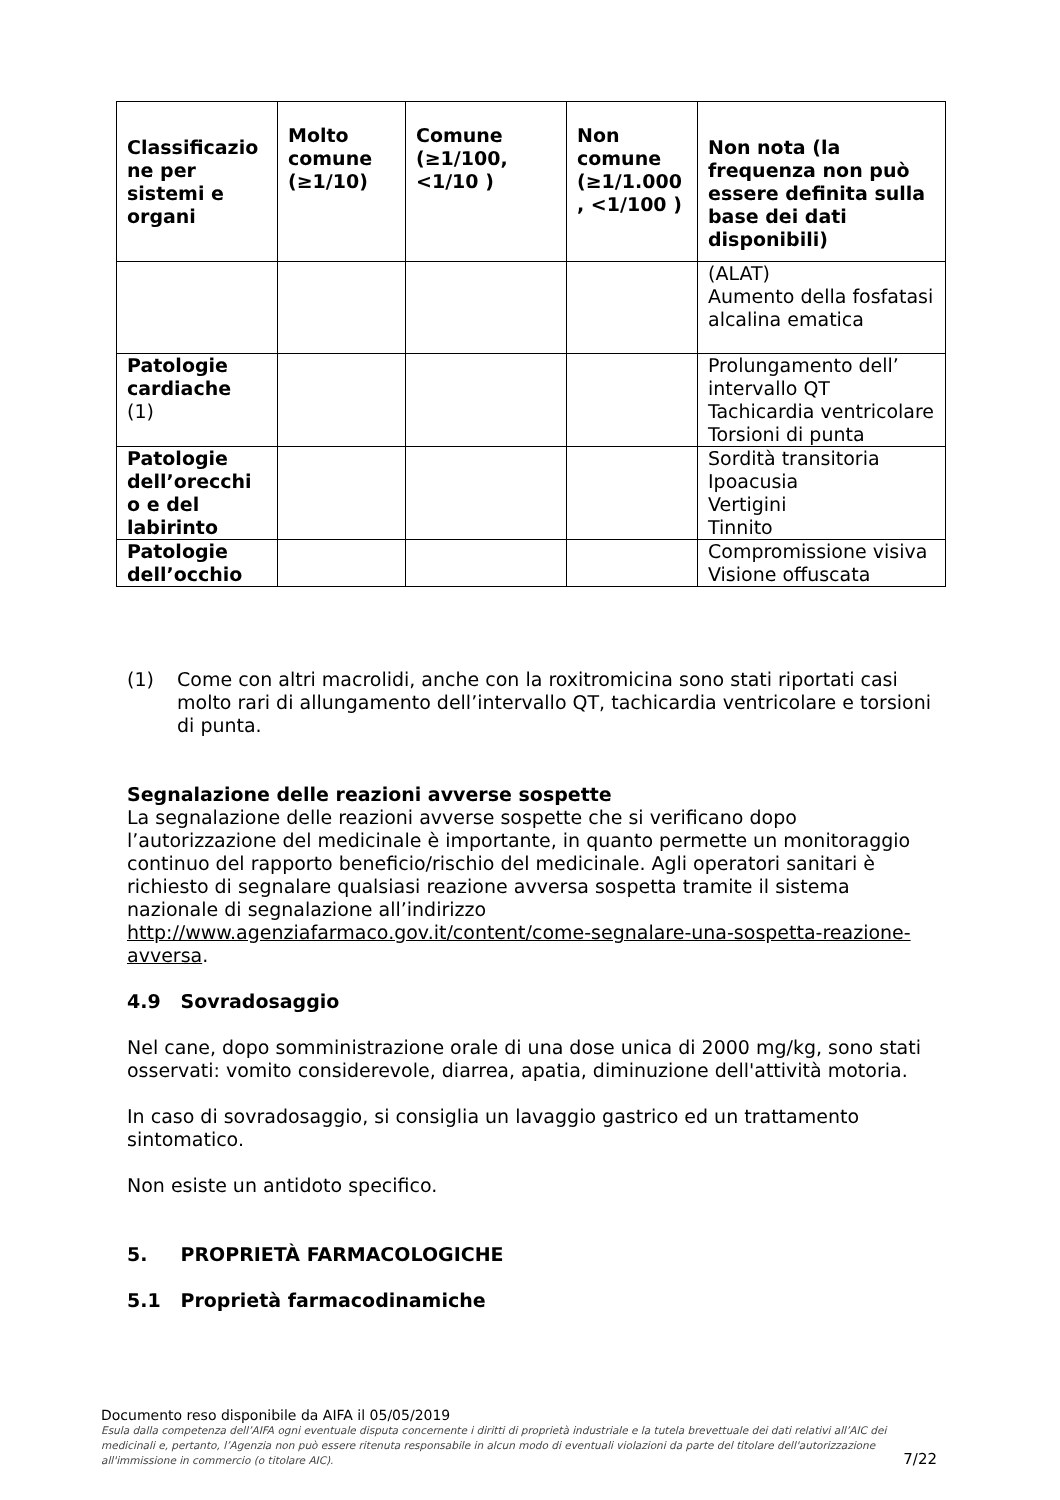| Classificazio ne per sistemi e organi | Molto comune (≥1/10) | Comune (≥1/100, <1/10 ) | Non comune (≥1/1.000 , <1/100 ) | Non nota (la frequenza non può essere definita sulla base dei dati disponibili) |
| --- | --- | --- | --- | --- |
| | | | | (ALAT) Aumento della fosfatasi alcalina ematica |
| Patologie cardiache (1) | | | | Prolungamento dell’ intervallo QT Tachicardia ventricolare Torsioni di punta |
| Patologie dell’orecchi o e del labirinto | | | | Sordità transitoria Ipoacusia Vertigini Tinnito |
| Patologie dell’occhio | | | | Compromissione visiva Visione offuscata |
(1) Come con altri macrolidi, anche con la roxitromicina sono stati riportati casi molto rari di allungamento dell’intervallo QT, tachicardia ventricolare e torsioni di punta.
Segnalazione delle reazioni avverse sospette
La segnalazione delle reazioni avverse sospette che si verificano dopo l’autorizzazione del medicinale è importante, in quanto permette un monitoraggio continuo del rapporto beneficio/rischio del medicinale. Agli operatori sanitari è richiesto di segnalare qualsiasi reazione avversa sospetta tramite il sistema nazionale di segnalazione all’indirizzo http://www.agenziafarmaco.gov.it/content/come-segnalare-una-sospetta-reazione-avversa.
4.9 Sovradosaggio
Nel cane, dopo somministrazione orale di una dose unica di 2000 mg/kg, sono stati osservati: vomito considerevole, diarrea, apatia, diminuzione dell'attività motoria.
In caso di sovradosaggio, si consiglia un lavaggio gastrico ed un trattamento sintomatico.
Non esiste un antidoto specifico.
5. PROPRIETÀ FARMACOLOGICHE
5.1 Proprietà farmacodinamiche
7/22
Documento reso disponibile da AIFA il 05/05/2019
Esula dalla competenza dell’AIFA ogni eventuale disputa concernente i diritti di proprietà industriale e la tutela brevettuale dei dati relativi all’AIC dei medicinali e, pertanto, l’Agenzia non può essere ritenuta responsabile in alcun modo di eventuali violazioni da parte del titolare dell'autorizzazione all'immissione in commercio (o titolare AIC).